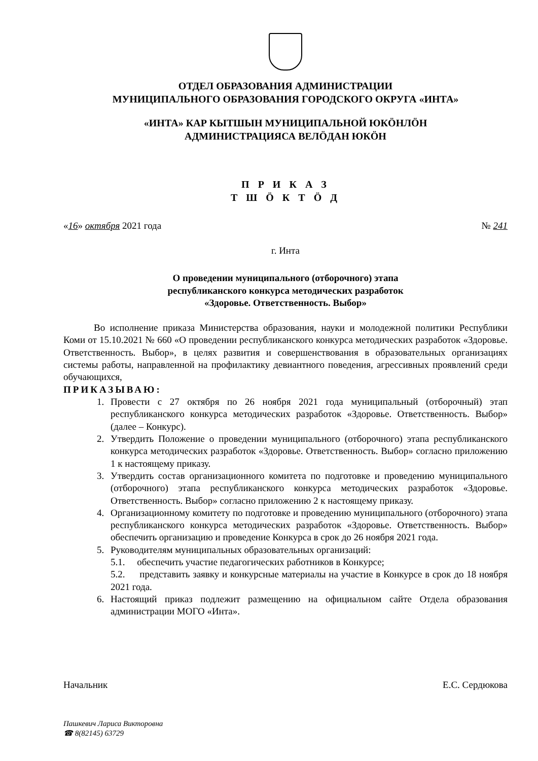ОТДЕЛ ОБРАЗОВАНИЯ АДМИНИСТРАЦИИ
МУНИЦИПАЛЬНОГО ОБРАЗОВАНИЯ ГОРОДСКОГО ОКРУГА «ИНТА»
«ИНТА» КАР КЫТШЫН МУНИЦИПАЛЬНОЙ ЮКӦНЛӦН
АДМИНИСТРАЦИЯСА ВЕЛӦДАН ЮКӦН
П Р И К А З
Т Ш Ӧ К Т Ӧ Д
«16» октября 2021 года № 241
г. Инта
О проведении муниципального (отборочного) этапа
республиканского конкурса методических разработок
«Здоровье. Ответственность. Выбор»
Во исполнение приказа Министерства образования, науки и молодежной политики Республики Коми от 15.10.2021 № 660 «О проведении республиканского конкурса методических разработок «Здоровье. Ответственность. Выбор», в целях развития и совершенствования в образовательных организациях системы работы, направленной на профилактику девиантного поведения, агрессивных проявлений среди обучающихся,
ПРИКАЗЫВАЮ:
1. Провести с 27 октября по 26 ноября 2021 года муниципальный (отборочный) этап республиканского конкурса методических разработок «Здоровье. Ответственность. Выбор» (далее – Конкурс).
2. Утвердить Положение о проведении муниципального (отборочного) этапа республиканского конкурса методических разработок «Здоровье. Ответственность. Выбор» согласно приложению 1 к настоящему приказу.
3. Утвердить состав организационного комитета по подготовке и проведению муниципального (отборочного) этапа республиканского конкурса методических разработок «Здоровье. Ответственность. Выбор» согласно приложению 2 к настоящему приказу.
4. Организационному комитету по подготовке и проведению муниципального (отборочного) этапа республиканского конкурса методических разработок «Здоровье. Ответственность. Выбор» обеспечить организацию и проведение Конкурса в срок до 26 ноября 2021 года.
5. Руководителям муниципальных образовательных организаций:
5.1. обеспечить участие педагогических работников в Конкурсе;
5.2. представить заявку и конкурсные материалы на участие в Конкурсе в срок до 18 ноября 2021 года.
6. Настоящий приказ подлежит размещению на официальном сайте Отдела образования администрации МОГО «Инта».
Начальник Е.С. Сердюкова
Пашкевич Лариса Викторовна
☎ 8(82145) 63729